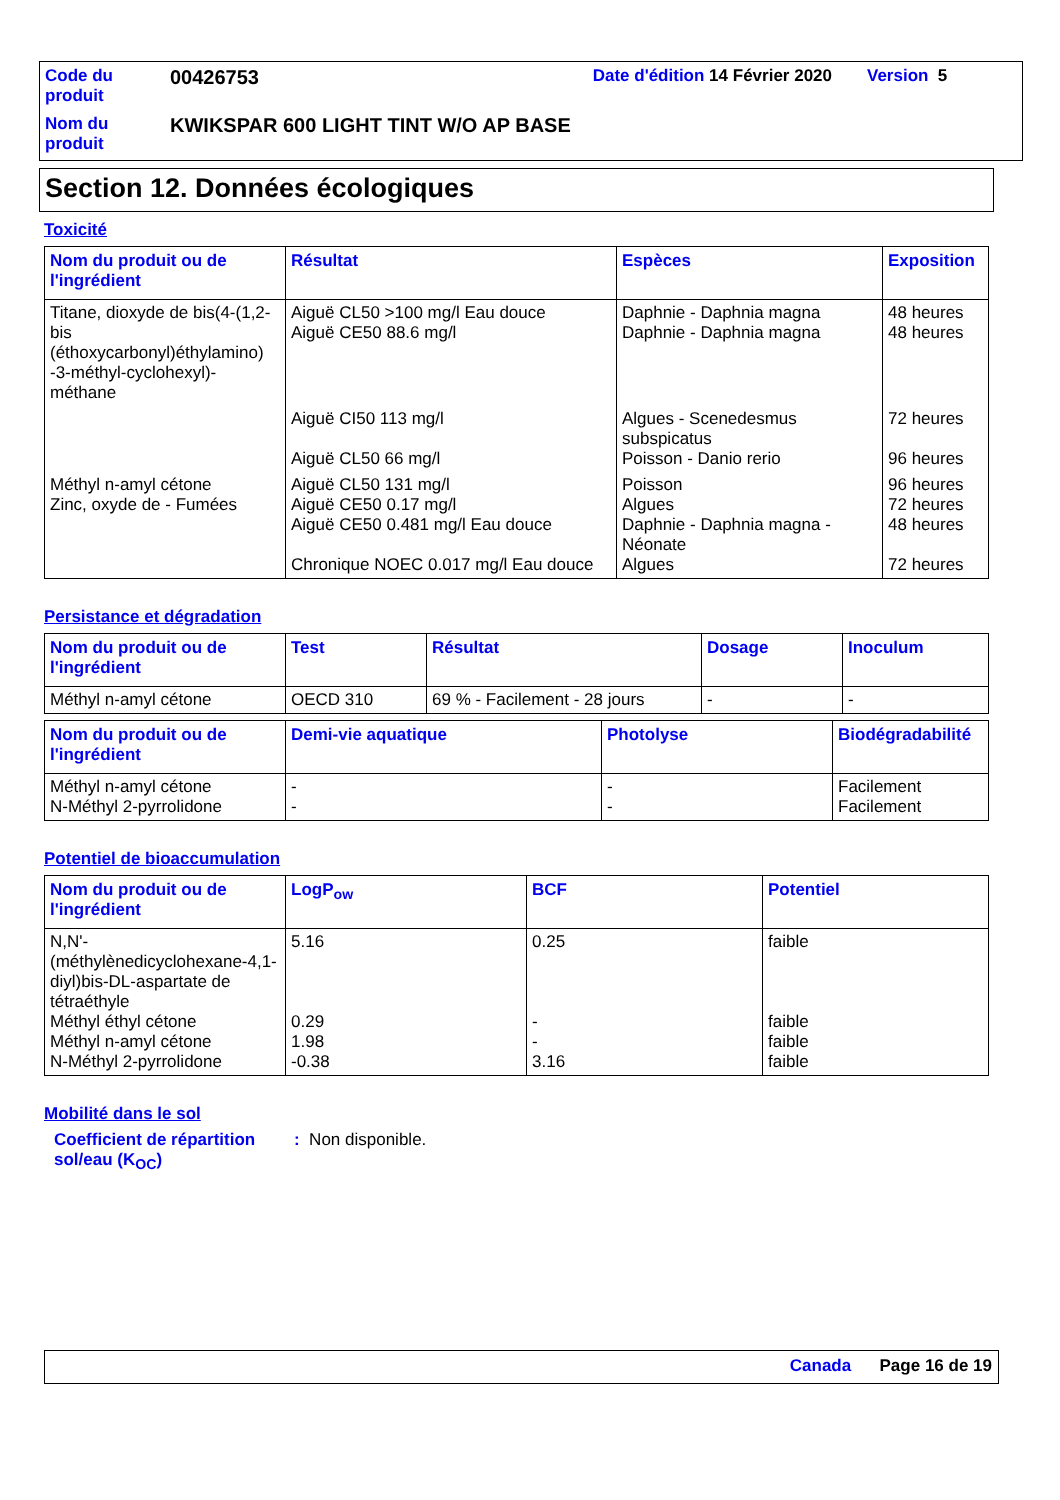| Code du produit | 00426753 | Date d'édition 14 Février 2020 | Version 5 |
| Nom du produit | KWIKSPAR 600 LIGHT TINT W/O AP BASE | | |
Section 12. Données écologiques
Toxicité
| Nom du produit ou de l'ingrédient | Résultat | Espèces | Exposition |
| --- | --- | --- | --- |
| Titane, dioxyde de bis(4-(1,2-bis (éthoxycarbonyl)éthylamino) -3-méthyl-cyclohexyl)- méthane | Aiguë CL50 >100 mg/l Eau douce Aiguë CE50 88.6 mg/l | Daphnie - Daphnia magna Daphnie - Daphnia magna | 48 heures 48 heures |
| | Aiguë CI50 113 mg/l Aiguë CL50 66 mg/l | Algues - Scenedesmus subspicatus Poisson - Danio rerio | 72 heures 96 heures |
| Méthyl n-amyl cétone Zinc, oxyde de - Fumées | Aiguë CL50 131 mg/l Aiguë CE50 0.17 mg/l Aiguë CE50 0.481 mg/l Eau douce Chronique NOEC 0.017 mg/l Eau douce | Poisson Algues Daphnie - Daphnia magna - Néonate Algues | 96 heures 72 heures 48 heures 72 heures |
Persistance et dégradation
| Nom du produit ou de l'ingrédient | Test | Résultat | Dosage | Inoculum |
| --- | --- | --- | --- | --- |
| Méthyl n-amyl cétone | OECD 310 | 69 % - Facilement - 28 jours | - | - |
| Nom du produit ou de l'ingrédient | Demi-vie aquatique | Photolyse | Biodégradabilité |
| --- | --- | --- | --- |
| Méthyl n-amyl cétone N-Méthyl 2-pyrrolidone | - - | - - | Facilement Facilement |
Potentiel de bioaccumulation
| Nom du produit ou de l'ingrédient | LogP<sub>ow</sub> | BCF | Potentiel |
| --- | --- | --- | --- |
| N,N'-(méthylènedicyclohexane-4,1-diyl)bis-DL-aspartate de tétraéthyle Méthyl éthyl cétone Méthyl n-amyl cétone N-Méthyl 2-pyrrolidone | 5.16 0.29 1.98 -0.38 | 0.25 - - 3.16 | faible faible faible faible |
Mobilité dans le sol
Coefficient de répartition sol/eau (K<sub>OC</sub>)
: Non disponible.
Canada Page 16 de 19